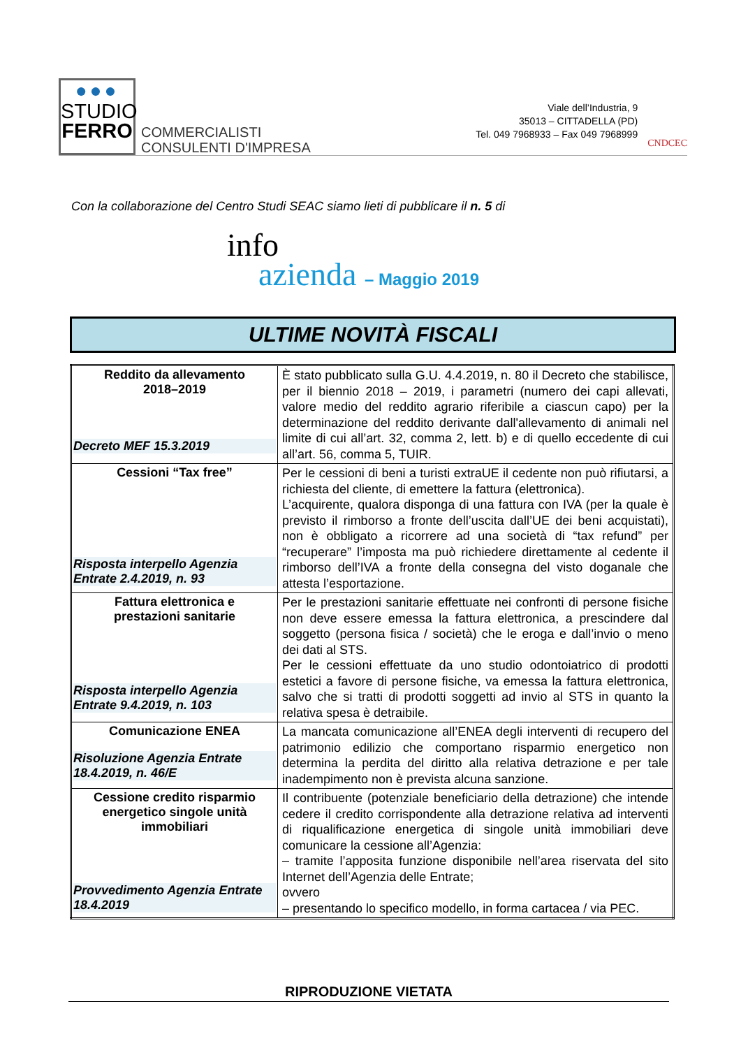●●●
STUDIO
FERRO
COMMERCIALISTI
CONSULENTI D'IMPRESA
Viale dell’Industria, 9
35013 – CITTADELLA (PD)
Tel. 049 7968933 – Fax 049 7968999
CNDCEC
Con la collaborazione del Centro Studi SEAC siamo lieti di pubblicare il n. 5 di
info
azienda – Maggio 2019
ULTIME NOVITÀ FISCALI
| Reddito da allevamento 2018–2019 Decreto MEF 15.3.2019 | È stato pubblicato sulla G.U. 4.4.2019, n. 80 il Decreto che stabilisce, per il biennio 2018 – 2019, i parametri (numero dei capi allevati, valore medio del reddito agrario riferibile a ciascun capo) per la determinazione del reddito derivante dall'allevamento di animali nel limite di cui all’art. 32, comma 2, lett. b) e di quello eccedente di cui all’art. 56, comma 5, TUIR. |
| Cessioni “Tax free” Risposta interpello Agenzia Entrate 2.4.2019, n. 93 | Per le cessioni di beni a turisti extraUE il cedente non può rifiutarsi, a richiesta del cliente, di emettere la fattura (elettronica). L’acquirente, qualora disponga di una fattura con IVA (per la quale è previsto il rimborso a fronte dell’uscita dall’UE dei beni acquistati), non è obbligato a ricorrere ad una società di “tax refund” per “recuperare” l’imposta ma può richiedere direttamente al cedente il rimborso dell’IVA a fronte della consegna del visto doganale che attesta l’esportazione. |
| Fattura elettronica e prestazioni sanitarie Risposta interpello Agenzia Entrate 9.4.2019, n. 103 | Per le prestazioni sanitarie effettuate nei confronti di persone fisiche non deve essere emessa la fattura elettronica, a prescindere dal soggetto (persona fisica / società) che le eroga e dall’invio o meno dei dati al STS. Per le cessioni effettuate da uno studio odontoiatrico di prodotti estetici a favore di persone fisiche, va emessa la fattura elettronica, salvo che si tratti di prodotti soggetti ad invio al STS in quanto la relativa spesa è detraibile. |
| Comunicazione ENEA Risoluzione Agenzia Entrate 18.4.2019, n. 46/E | La mancata comunicazione all’ENEA degli interventi di recupero del patrimonio edilizio che comportano risparmio energetico non determina la perdita del diritto alla relativa detrazione e per tale inadempimento non è prevista alcuna sanzione. |
| Cessione credito risparmio energetico singole unità immobiliari Provvedimento Agenzia Entrate 18.4.2019 | Il contribuente (potenziale beneficiario della detrazione) che intende cedere il credito corrispondente alla detrazione relativa ad interventi di riqualificazione energetica di singole unità immobiliari deve comunicare la cessione all’Agenzia: – tramite l’apposita funzione disponibile nell’area riservata del sito Internet dell’Agenzia delle Entrate; ovvero – presentando lo specifico modello, in forma cartacea / via PEC. |
RIPRODUZIONE VIETATA